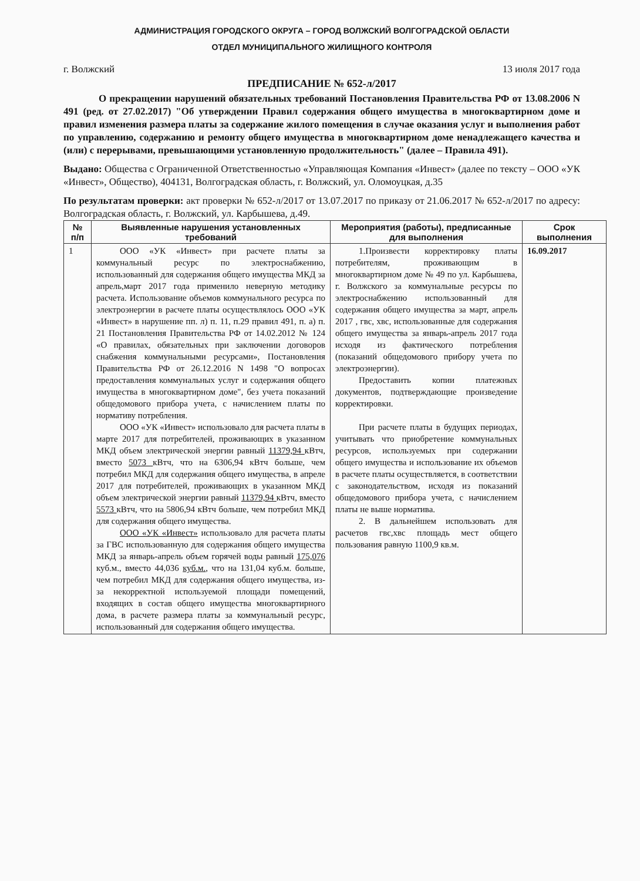АДМИНИСТРАЦИЯ ГОРОДСКОГО ОКРУГА – ГОРОД ВОЛЖСКИЙ ВОЛГОГРАДСКОЙ ОБЛАСТИ
ОТДЕЛ МУНИЦИПАЛЬНОГО ЖИЛИЩНОГО КОНТРОЛЯ
г. Волжский 13 июля 2017 года
ПРЕДПИСАНИЕ № 652-л/2017
О прекращении нарушений обязательных требований Постановления Правительства РФ от 13.08.2006 N 491 (ред. от 27.02.2017) "Об утверждении Правил содержания общего имущества в многоквартирном доме и правил изменения размера платы за содержание жилого помещения в случае оказания услуг и выполнения работ по управлению, содержанию и ремонту общего имущества в многоквартирном доме ненадлежащего качества и (или) с перерывами, превышающими установленную продолжительность" (далее – Правила 491).
Выдано: Общества с Ограниченной Ответственностью «Управляющая Компания «Инвест» (далее по тексту – ООО «УК «Инвест», Общество), 404131, Волгоградская область, г. Волжский, ул. Оломоуцкая, д.35
По результатам проверки: акт проверки № 652-л/2017 от 13.07.2017 по приказу от 21.06.2017 № 652-л/2017 по адресу: Волгоградская область, г. Волжский, ул. Карбышева, д.49.
| № п/п | Выявленные нарушения установленных требований | Мероприятия (работы), предписанные для выполнения | Срок выполнения |
| --- | --- | --- | --- |
| 1 | ООО «УК «Инвест» при расчете платы за коммунальный ресурс по электроснабжению, использованный для содержания общего имущества МКД за апрель,март 2017 года применило неверную методику расчета. Использование объемов коммунального ресурса по электроэнергии в расчете платы осуществлялось ООО «УК «Инвест» в нарушение пп. л) п. 11, п.29 правил 491, п. а) п. 21 Постановления Правительства РФ от 14.02.2012 № 124 «О правилах, обязательных при заключении договоров снабжения коммунальными ресурсами», Постановления Правительства РФ от 26.12.2016 N 1498 "О вопросах предоставления коммунальных услуг и содержания общего имущества в многоквартирном доме", без учета показаний общедомового прибора учета, с начислением платы по нормативу потребления. ООО «УК «Инвест» использовало для расчета платы в марте 2017 для потребителей, проживающих в указанном МКД объем электрической энергии равный 11379,94 кВтч, вместо 5073 кВтч, что на 6306,94 кВтч больше, чем потребил МКД для содержания общего имущества, в апреле 2017 для потребителей, проживающих в указанном МКД объем электрической энергии равный 11379,94 кВтч, вместо 5573 кВтч, что на 5806,94 кВтч больше, чем потребил МКД для содержания общего имущества. ООО «УК «Инвест» использовало для расчета платы за ГВС использованную для содержания общего имущества МКД за январь-апрель объем горячей воды равный 175,076 куб.м., вместо 44,036 куб.м. , что на 131,04 куб.м. больше, чем потребил МКД для содержания общего имущества, из-за некорректной используемой площади помещений, входящих в состав общего имущества многоквартирного дома, в расчете размера платы за коммунальный ресурс, использованный для содержания общего имущества. | 1.Произвести корректировку платы потребителям, проживающим в многоквартирном доме № 49 по ул. Карбышева, г. Волжского за коммунальные ресурсы по электроснабжению использованный для содержания общего имущества за март, апрель 2017 , гвс, хвс, использованные для содержания общего имущества за январь-апрель 2017 года исходя из фактического потребления (показаний общедомового прибору учета по электроэнергии). Предоставить копии платежных документов, подтверждающие произведение корректировки. При расчете платы в будущих периодах, учитывать что приобретение коммунальных ресурсов, используемых при содержании общего имущества и использование их объемов в расчете платы осуществляется, в соответствии с законодательством, исходя из показаний общедомового прибора учета, с начислением платы не выше норматива. 2. В дальнейшем использовать для расчетов гвс,хвс площадь мест общего пользования равную 1100,9 кв.м. | 16.09.2017 |